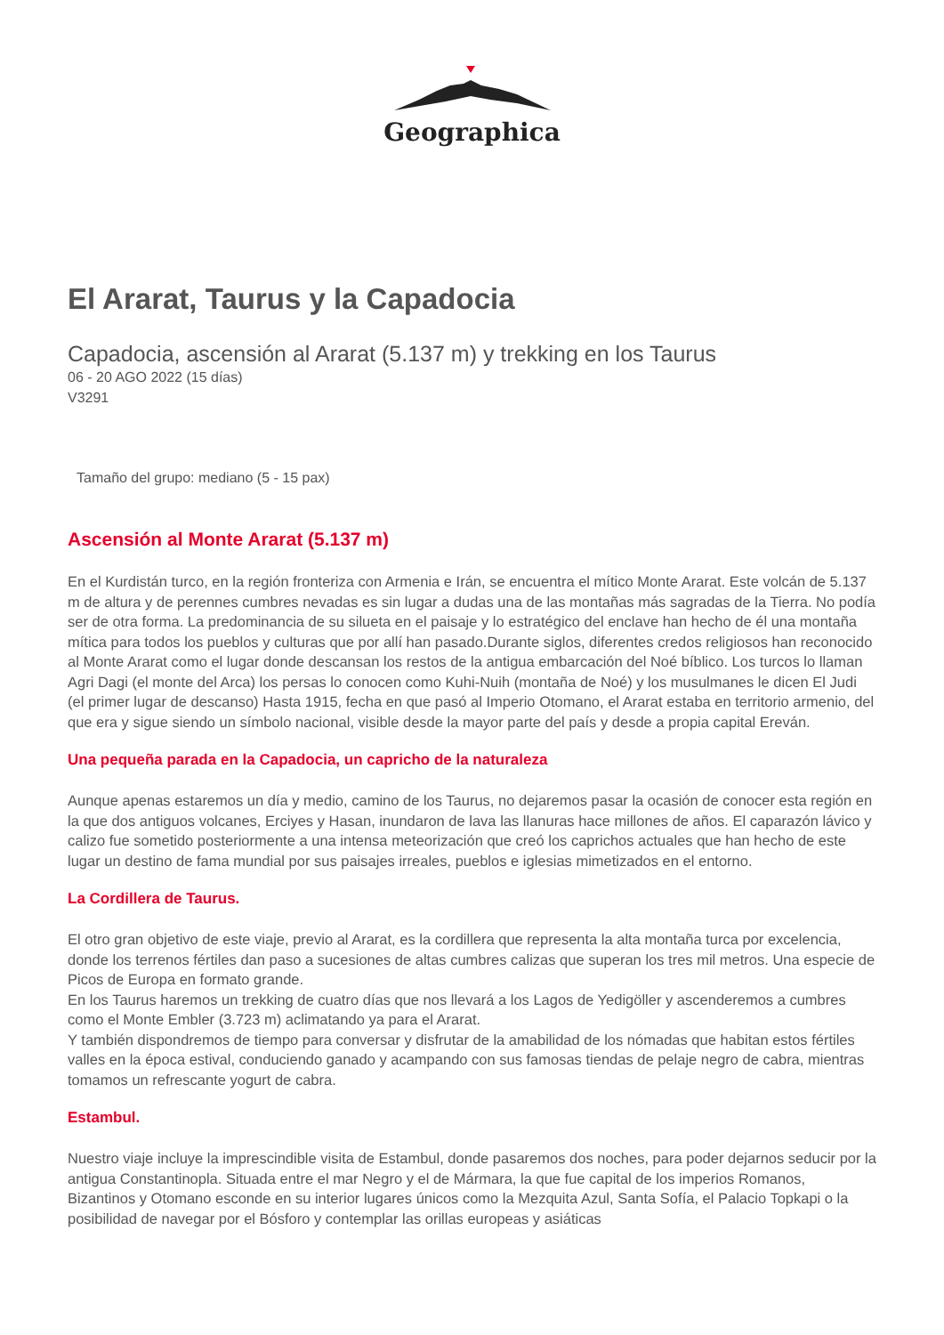Geographica
El Ararat, Taurus y la Capadocia
Capadocia, ascensión al Ararat (5.137 m) y trekking en los Taurus
06 - 20 AGO 2022 (15 días)
V3291
Tamaño del grupo: mediano (5 - 15 pax)
Ascensión al Monte Ararat (5.137 m)
En el Kurdistán turco, en la región fronteriza con Armenia e Irán, se encuentra el mítico Monte Ararat. Este volcán de 5.137 m de altura y de perennes cumbres nevadas es sin lugar a dudas una de las montañas más sagradas de la Tierra. No podía ser de otra forma. La predominancia de su silueta en el paisaje y lo estratégico del enclave han hecho de él una montaña mítica para todos los pueblos y culturas que por allí han pasado.Durante siglos, diferentes credos religiosos han reconocido al Monte Ararat como el lugar donde descansan los restos de la antigua embarcación del Noé bíblico. Los turcos lo llaman Agri Dagi (el monte del Arca) los persas lo conocen como Kuhi-Nuih (montaña de Noé) y los musulmanes le dicen El Judi (el primer lugar de descanso) Hasta 1915, fecha en que pasó al Imperio Otomano, el Ararat estaba en territorio armenio, del que era y sigue siendo un símbolo nacional, visible desde la mayor parte del país y desde a propia capital Ereván.
Una pequeña parada en la Capadocia, un capricho de la naturaleza
Aunque apenas estaremos un día y medio, camino de los Taurus, no dejaremos pasar la ocasión de conocer esta región en la que dos antiguos volcanes, Erciyes y Hasan, inundaron de lava las llanuras hace millones de años. El caparazón lávico y calizo fue sometido posteriormente a una intensa meteorización que creó los caprichos actuales que han hecho de este lugar un destino de fama mundial por sus paisajes irreales, pueblos e iglesias mimetizados en el entorno.
La Cordillera de Taurus.
El otro gran objetivo de este viaje, previo al Ararat, es la cordillera que representa la alta montaña turca por excelencia, donde los terrenos fértiles dan paso a sucesiones de altas cumbres calizas que superan los tres mil metros. Una especie de Picos de Europa en formato grande.
En los Taurus haremos un trekking de cuatro días que nos llevará a los Lagos de Yedigöller y ascenderemos a cumbres como el Monte Embler (3.723 m) aclimatando ya para el Ararat.
Y también dispondremos de tiempo para conversar y disfrutar de la amabilidad de los nómadas que habitan estos fértiles valles en la época estival, conduciendo ganado y acampando con sus famosas tiendas de pelaje negro de cabra, mientras tomamos un refrescante yogurt de cabra.
Estambul.
Nuestro viaje incluye la imprescindible visita de Estambul, donde pasaremos dos noches, para poder dejarnos seducir por la antigua Constantinopla. Situada entre el mar Negro y el de Mármara, la que fue capital de los imperios Romanos, Bizantinos y Otomano esconde en su interior lugares únicos como la Mezquita Azul, Santa Sofía, el Palacio Topkapi o la posibilidad de navegar por el Bósforo y contemplar las orillas europeas y asiáticas